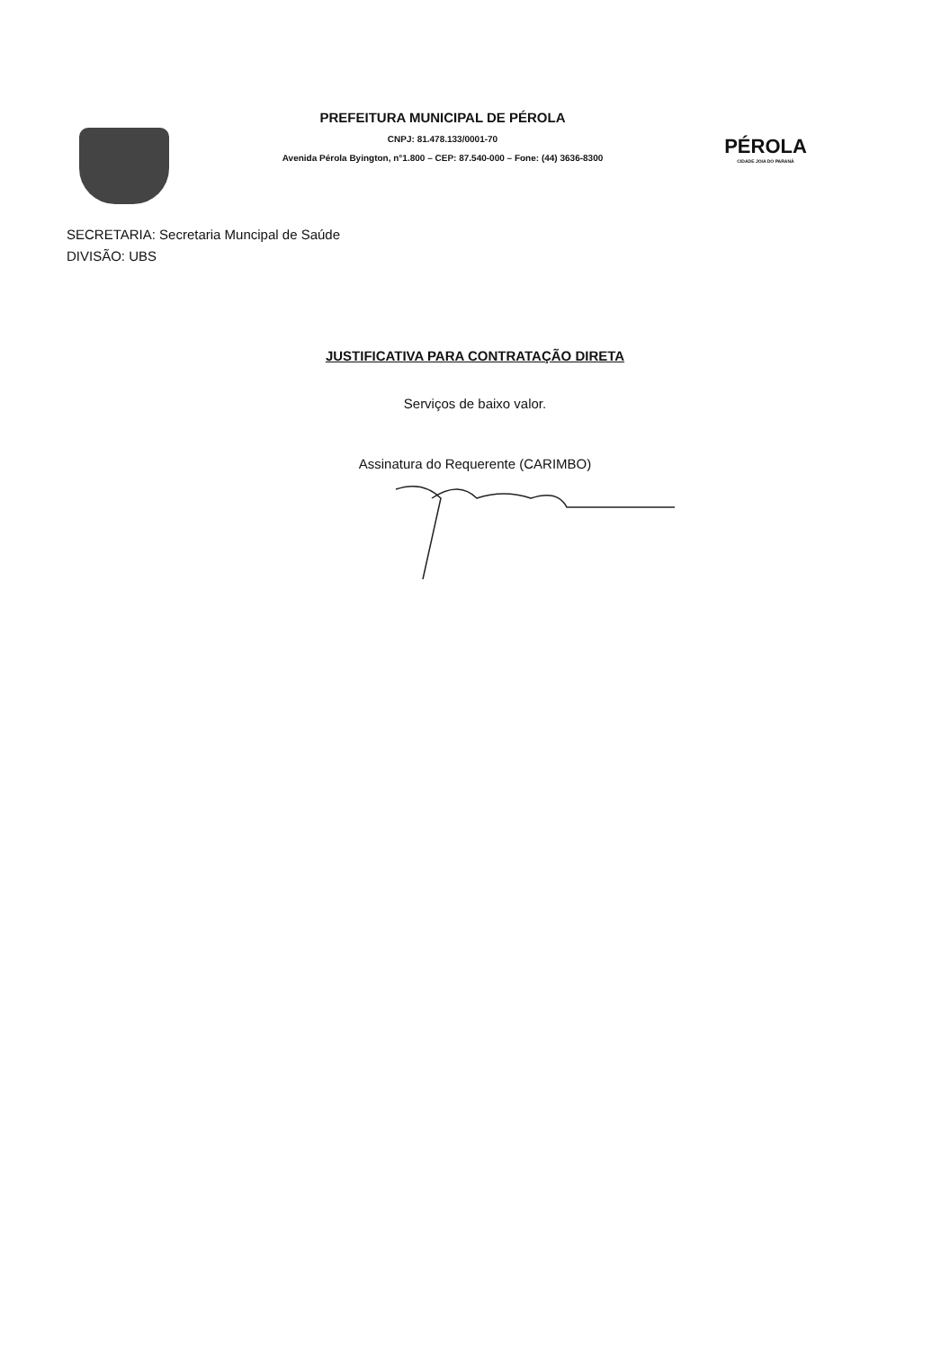PREFEITURA MUNICIPAL DE PÉROLA
CNPJ: 81.478.133/0001-70
Avenida Pérola Byington, n°1.800 – CEP: 87.540-000 – Fone: (44) 3636-8300
PÉROLA
CIDADE JOIA DO PARANÁ
SECRETARIA: Secretaria Muncipal de Saúde
DIVISÃO: UBS
JUSTIFICATIVA PARA CONTRATAÇÃO DIRETA
Serviços de baixo valor.
Assinatura do Requerente (CARIMBO)